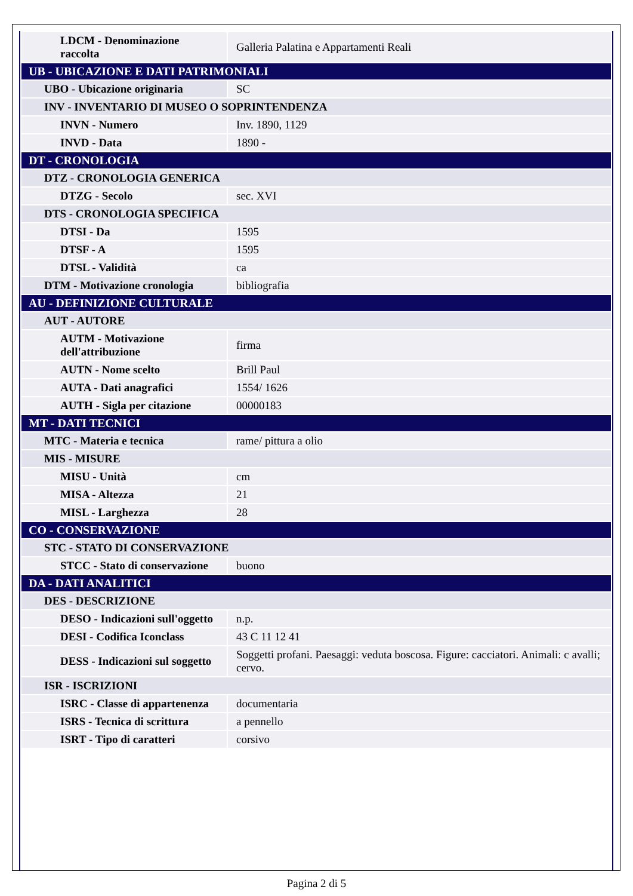| LDCM - Denominazione raccolta | Galleria Palatina e Appartamenti Reali |
| UB - UBICAZIONE E DATI PATRIMONIALI | |
| UBO - Ubicazione originaria | SC |
| INV - INVENTARIO DI MUSEO O SOPRINTENDENZA | |
| INVN - Numero | Inv. 1890, 1129 |
| INVD - Data | 1890 - |
| DT - CRONOLOGIA | |
| DTZ - CRONOLOGIA GENERICA | |
| DTZG - Secolo | sec. XVI |
| DTS - CRONOLOGIA SPECIFICA | |
| DTSI - Da | 1595 |
| DTSF - A | 1595 |
| DTSL - Validità | ca |
| DTM - Motivazione cronologia | bibliografia |
| AU - DEFINIZIONE CULTURALE | |
| AUT - AUTORE | |
| AUTM - Motivazione dell'attribuzione | firma |
| AUTN - Nome scelto | Brill Paul |
| AUTA - Dati anagrafici | 1554/ 1626 |
| AUTH - Sigla per citazione | 00000183 |
| MT - DATI TECNICI | |
| MTC - Materia e tecnica | rame/ pittura a olio |
| MIS - MISURE | |
| MISU - Unità | cm |
| MISA - Altezza | 21 |
| MISL - Larghezza | 28 |
| CO - CONSERVAZIONE | |
| STC - STATO DI CONSERVAZIONE | |
| STCC - Stato di conservazione | buono |
| DA - DATI ANALITICI | |
| DES - DESCRIZIONE | |
| DESO - Indicazioni sull'oggetto | n.p. |
| DESI - Codifica Iconclass | 43 C 11 12 41 |
| DESS - Indicazioni sul soggetto | Soggetti profani. Paesaggi: veduta boscosa. Figure: cacciatori. Animali: c avalli; cervo. |
| ISR - ISCRIZIONI | |
| ISRC - Classe di appartenenza | documentaria |
| ISRS - Tecnica di scrittura | a pennello |
| ISRT - Tipo di caratteri | corsivo |
Pagina 2 di 5